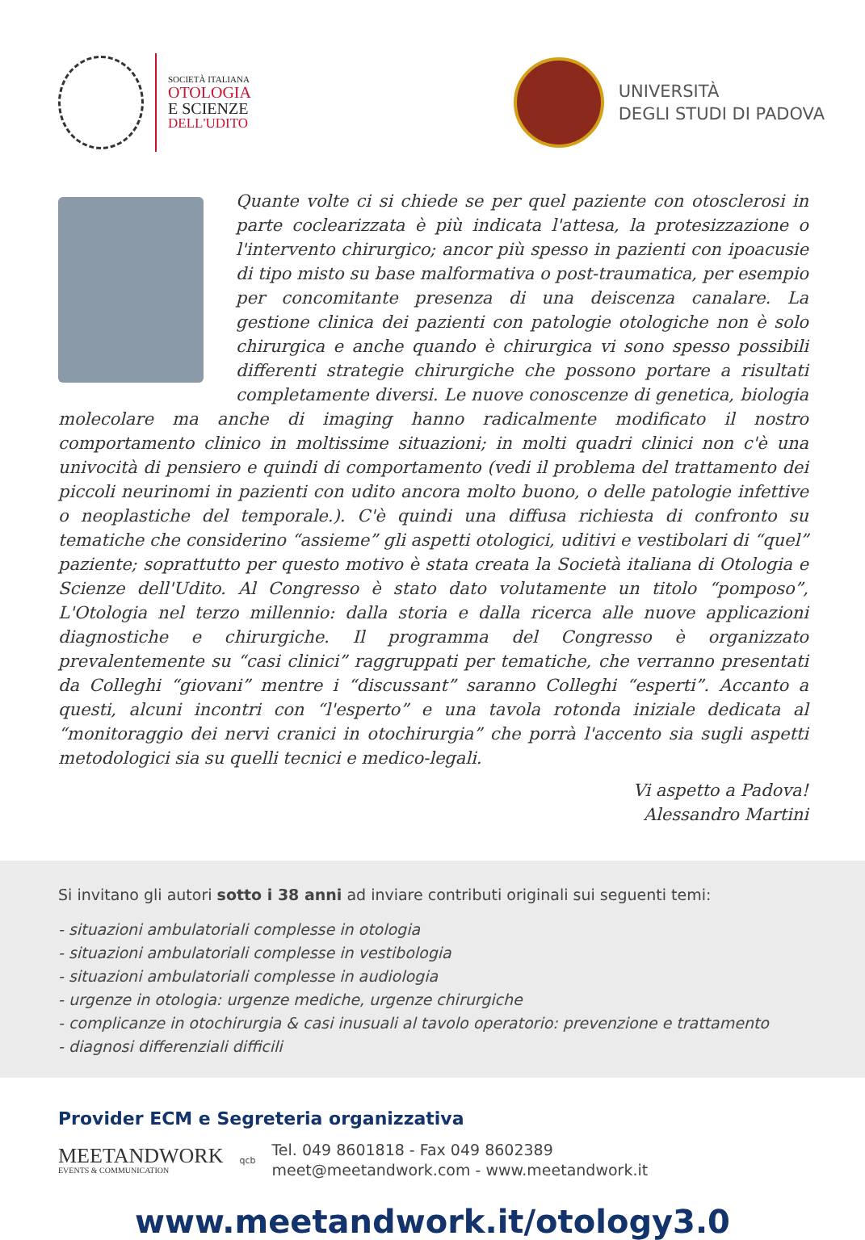SOCIETÀ ITALIANA
OTOLOGIA
E SCIENZE
DELL'UDITO
UNIVERSITÀ
DEGLI STUDI DI PADOVA
Quante volte ci si chiede se per quel paziente con otosclerosi in parte coclearizzata è più indicata l'attesa, la protesizzazione o l'intervento chirurgico; ancor più spesso in pazienti con ipoacusie di tipo misto su base malformativa o post-traumatica, per esempio per concomitante presenza di una deiscenza canalare. La gestione clinica dei pazienti con patologie otologiche non è solo chirurgica e anche quando è chirurgica vi sono spesso possibili differenti strategie chirurgiche che possono portare a risultati completamente diversi. Le nuove conoscenze di genetica, biologia molecolare ma anche di imaging hanno radicalmente modificato il nostro comportamento clinico in moltissime situazioni; in molti quadri clinici non c'è una univocità di pensiero e quindi di comportamento (vedi il problema del trattamento dei piccoli neurinomi in pazienti con udito ancora molto buono, o delle patologie infettive o neoplastiche del temporale.). C'è quindi una diffusa richiesta di confronto su tematiche che considerino “assieme” gli aspetti otologici, uditivi e vestibolari di “quel” paziente; soprattutto per questo motivo è stata creata la Società italiana di Otologia e Scienze dell'Udito. Al Congresso è stato dato volutamente un titolo “pomposo”, L'Otologia nel terzo millennio: dalla storia e dalla ricerca alle nuove applicazioni diagnostiche e chirurgiche. Il programma del Congresso è organizzato prevalentemente su “casi clinici” raggruppati per tematiche, che verranno presentati da Colleghi “giovani” mentre i “discussant” saranno Colleghi “esperti”. Accanto a questi, alcuni incontri con “l'esperto” e una tavola rotonda iniziale dedicata al “monitoraggio dei nervi cranici in otochirurgia” che porrà l'accento sia sugli aspetti metodologici sia su quelli tecnici e medico-legali.
Vi aspetto a Padova!
Alessandro Martini
Si invitano gli autori sotto i 38 anni ad inviare contributi originali sui seguenti temi:
- situazioni ambulatoriali complesse in otologia
- situazioni ambulatoriali complesse in vestibologia
- situazioni ambulatoriali complesse in audiologia
- urgenze in otologia: urgenze mediche, urgenze chirurgiche
- complicanze in otochirurgia & casi inusuali al tavolo operatorio: prevenzione e trattamento
- diagnosi differenziali difficili
Provider ECM e Segreteria organizzativa
MEETANDWORK
EVENTS & COMMUNICATION
qcb
Tel. 049 8601818 - Fax 049 8602389
meet@meetandwork.com - www.meetandwork.it
www.meetandwork.it/otology3.0